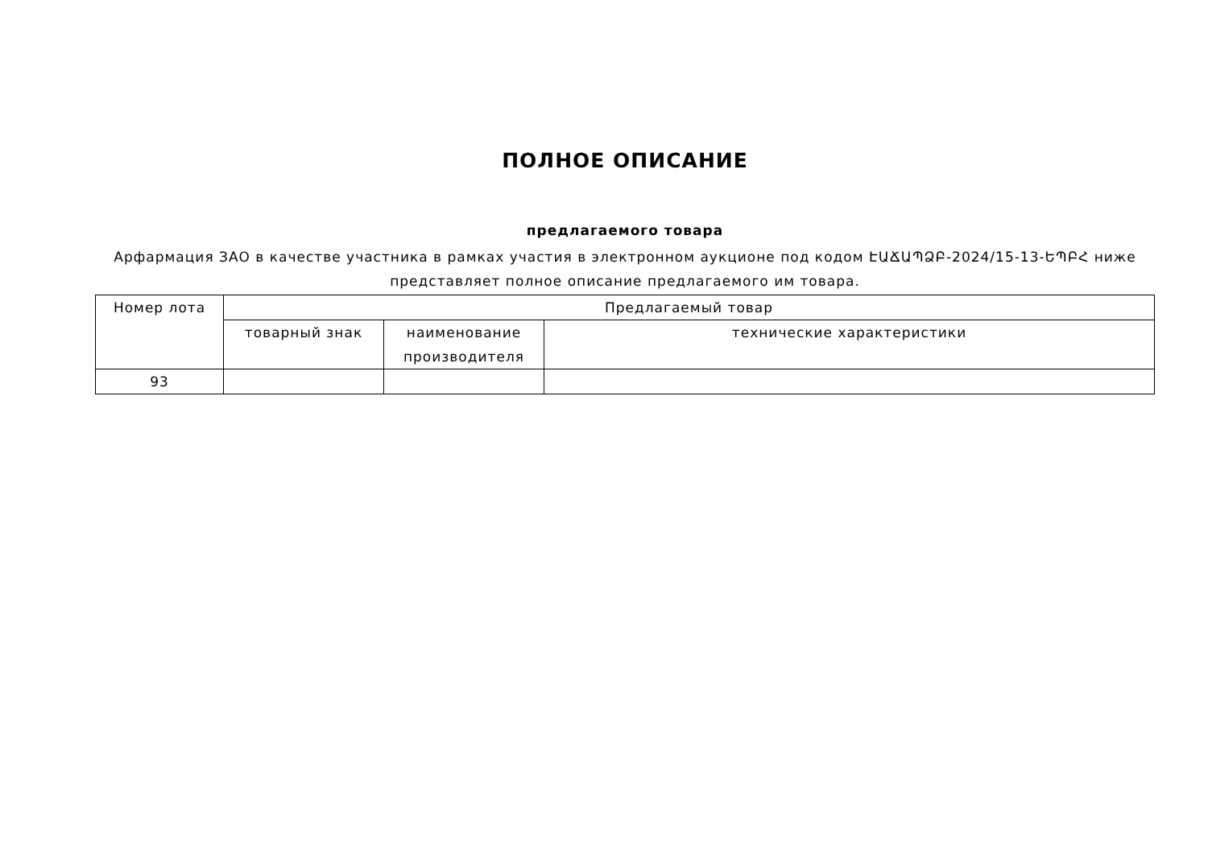ПОЛНОЕ ОПИСАНИЕ
предлагаемого товара
Арфармация ЗАО в качестве участника в рамках участия в электронном аукционе под кодом ԷԱՃԱՊՁԲ-2024/15-13-ԵՊԲՀ ниже представляет полное описание предлагаемого им товара.
| Номер лота | Предлагаемый товар | | |
| --- | --- | --- | --- |
| | товарный знак | наименование производителя | технические характеристики |
| 93 | | | |